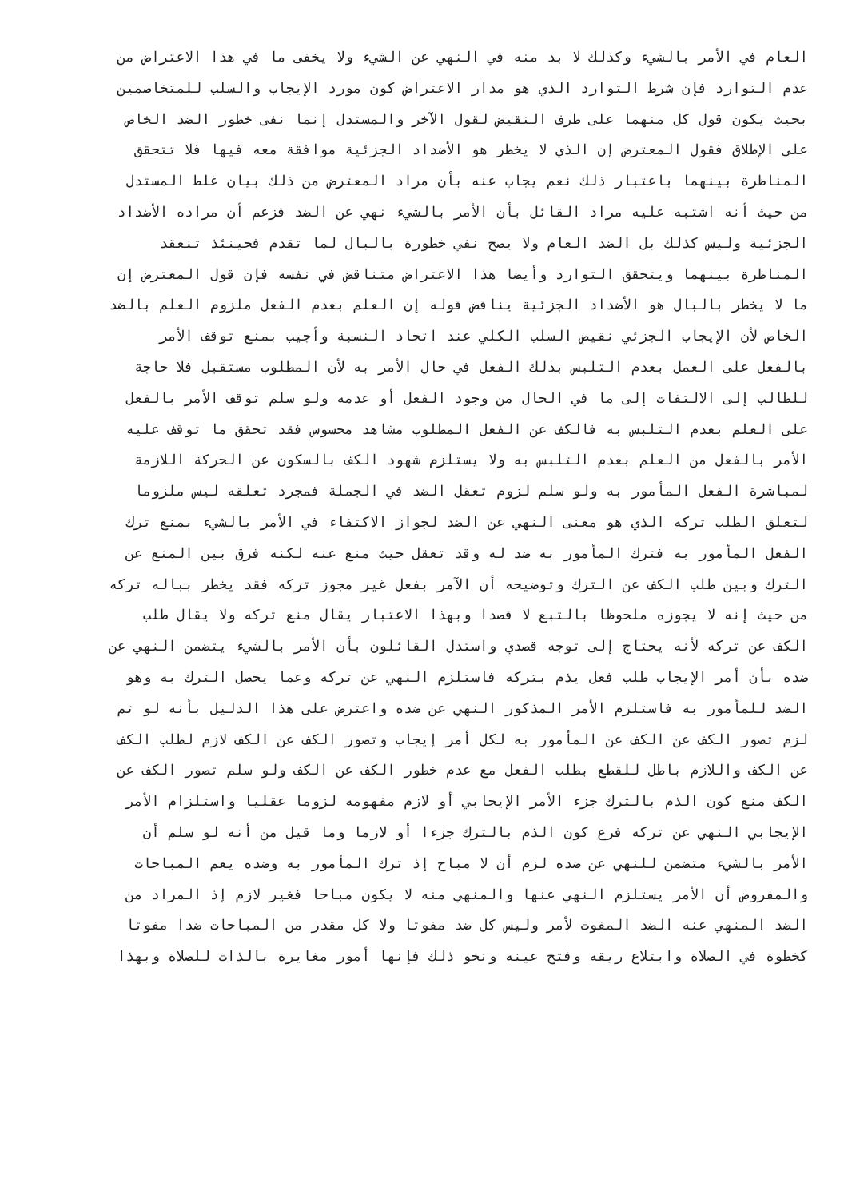العام في الأمر بالشيء وكذلك لا بد منه في النهي عن الشيء ولا يخفى ما في هذا الاعتراض من
عدم التوارد فإن شرط التوارد الذي هو مدار الاعتراض كون مورد الإيجاب والسلب للمتخاصمين
بحيث يكون قول كل منهما على طرف النقيض لقول الآخر والمستدل إنما نفى خطور الضد الخاص
على الإطلاق فقول المعترض إن الذي لا يخطر هو الأضداد الجزئية موافقة معه فيها فلا تتحقق
المناظرة بينهما باعتبار ذلك نعم يجاب عنه بأن مراد المعترض من ذلك بيان غلط المستدل
من حيث أنه اشتبه عليه مراد القائل بأن الأمر بالشيء نهي عن الضد فزعم أن مراده الأضداد
الجزئية وليس كذلك بل الضد العام ولا يصح نفي خطورة بالبال لما تقدم فحينئذ تنعقد
المناظرة بينهما ويتحقق التوارد وأيضا هذا الاعتراض متناقض في نفسه فإن قول المعترض إن
ما لا يخطر بالبال هو الأضداد الجزئية يناقض قوله إن العلم بعدم الفعل ملزوم العلم بالضد
الخاص لأن الإيجاب الجزئي نقيض السلب الكلي عند اتحاد النسبة وأجيب بمنع توقف الأمر
بالفعل على العمل بعدم التلبس بذلك الفعل في حال الأمر به لأن المطلوب مستقبل فلا حاجة
للطالب إلى الالتفات إلى ما في الحال من وجود الفعل أو عدمه ولو سلم توقف الأمر بالفعل
على العلم بعدم التلبس به فالكف عن الفعل المطلوب مشاهد محسوس فقد تحقق ما توقف عليه
الأمر بالفعل من العلم بعدم التلبس به ولا يستلزم شهود الكف بالسكون عن الحركة اللازمة
لمباشرة الفعل المأمور به ولو سلم لزوم تعقل الضد في الجملة فمجرد تعلقه ليس ملزوما
لتعلق الطلب تركه الذي هو معنى النهي عن الضد لجواز الاكتفاء في الأمر بالشيء بمنع ترك
الفعل المأمور به فترك المأمور به ضد له وقد تعقل حيث منع عنه لكنه فرق بين المنع عن
الترك وبين طلب الكف عن الترك وتوضيحه أن الآمر بفعل غير مجوز تركه فقد يخطر بباله تركه
من حيث إنه لا يجوزه ملحوظا بالتبع لا قصدا وبهذا الاعتبار يقال منع تركه ولا يقال طلب
الكف عن تركه لأنه يحتاج إلى توجه قصدي واستدل القائلون بأن الأمر بالشيء يتضمن النهي عن
ضده بأن أمر الإيجاب طلب فعل يذم بتركه فاستلزم النهي عن تركه وعما يحصل الترك به وهو
الضد للمأمور به فاستلزم الأمر المذكور النهي عن ضده واعترض على هذا الدليل بأنه لو تم
لزم تصور الكف عن الكف عن المأمور به لكل أمر إيجاب وتصور الكف عن الكف لازم لطلب الكف
عن الكف واللازم باطل للقطع بطلب الفعل مع عدم خطور الكف عن الكف ولو سلم تصور الكف عن
الكف منع كون الذم بالترك جزء الأمر الإيجابي أو لازم مفهومه لزوما عقليا واستلزام الأمر
الإيجابي النهي عن تركه فرع كون الذم بالترك جزءا أو لازما وما قيل من أنه لو سلم أن
الأمر بالشيء متضمن للنهي عن ضده لزم أن لا مباح إذ ترك المأمور به وضده يعم المباحات
والمفروض أن الأمر يستلزم النهي عنها والمنهي منه لا يكون مباحا فغير لازم إذ المراد من
الضد المنهي عنه الضد المفوت لأمر وليس كل ضد مفوتا ولا كل مقدر من المباحات ضدا مفوتا
كخطوة في الصلاة وابتلاع ريقه وفتح عينه ونحو ذلك فإنها أمور مغايرة بالذات للصلاة وبهذا